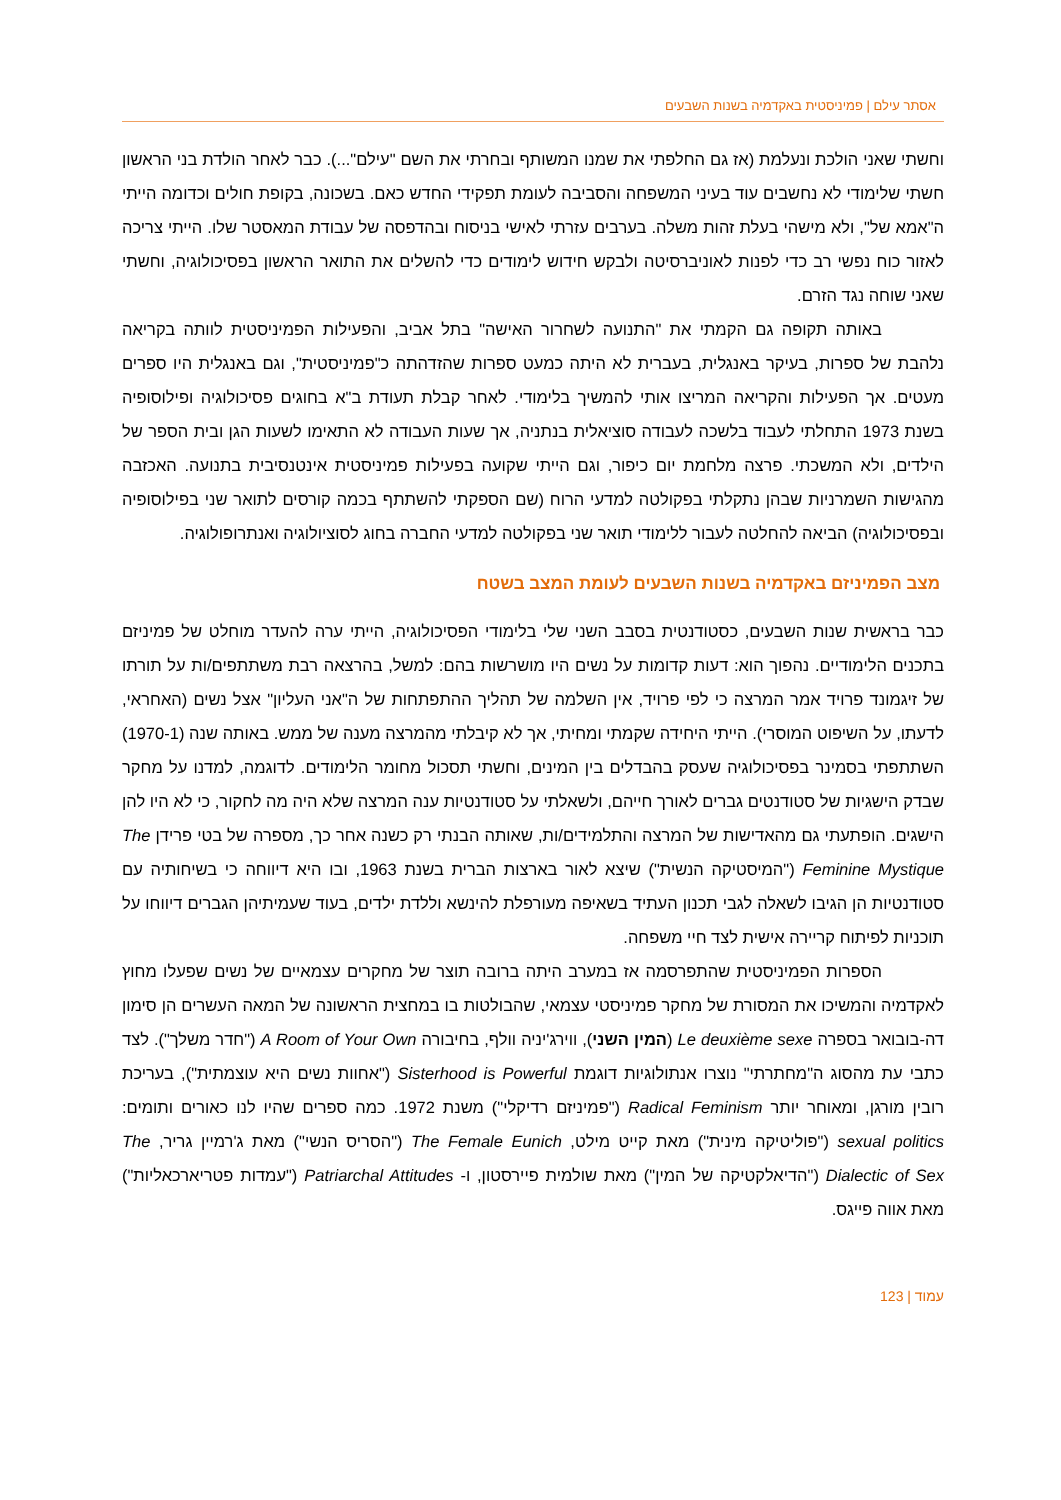אסתר עילם | פמיניסטית באקדמיה בשנות השבעים
וחשתי שאני הולכת ונעלמת (אז גם החלפתי את שמנו המשותף ובחרתי את השם "עילם"...). כבר לאחר הולדת בני הראשון חשתי שלימודי לא נחשבים עוד בעיני המשפחה והסביבה לעומת תפקידי החדש כאם. בשכונה, בקופת חולים וכדומה הייתי ה"אמא של", ולא מישהי בעלת זהות משלה. בערבים עזרתי לאישי בניסוח ובהדפסה של עבודת המאסטר שלו. הייתי צריכה לאזור כוח נפשי רב כדי לפנות לאוניברסיטה ולבקש חידוש לימודים כדי להשלים את התואר הראשון בפסיכולוגיה, וחשתי שאני שוחה נגד הזרם.
באותה תקופה גם הקמתי את "התנועה לשחרור האישה" בתל אביב, והפעילות הפמיניסטית לוותה בקריאה נלהבת של ספרות, בעיקר באנגלית, בעברית לא היתה כמעט ספרות שהזדהתה כ"פמיניסטית", וגם באנגלית היו ספרים מעטים. אך הפעילות והקריאה המריצו אותי להמשיך בלימודי. לאחר קבלת תעודת ב"א בחוגים פסיכולוגיה ופילוסופיה בשנת 1973 התחלתי לעבוד בלשכה לעבודה סוציאלית בנתניה, אך שעות העבודה לא התאימו לשעות הגן ובית הספר של הילדים, ולא המשכתי. פרצה מלחמת יום כיפור, וגם הייתי שקועה בפעילות פמיניסטית אינטנסיבית בתנועה. האכזבה מהגישות השמרניות שבהן נתקלתי בפקולטה למדעי הרוח (שם הספקתי להשתתף בכמה קורסים לתואר שני בפילוסופיה ובפסיכולוגיה) הביאה להחלטה לעבור ללימודי תואר שני בפקולטה למדעי החברה בחוג לסוציולוגיה ואנתרופולוגיה.
מצב הפמיניזם באקדמיה בשנות השבעים לעומת המצב בשטח
כבר בראשית שנות השבעים, כסטודנטית בסבב השני שלי בלימודי הפסיכולוגיה, הייתי ערה להעדר מוחלט של פמיניזם בתכנים הלימודיים. נהפוך הוא: דעות קדומות על נשים היו מושרשות בהם: למשל, בהרצאה רבת משתתפים/ות על תורתו של זיגמונד פרויד אמר המרצה כי לפי פרויד, אין השלמה של תהליך ההתפתחות של ה"אני העליון" אצל נשים (האחראי, לדעתו, על השיפוט המוסרי). הייתי היחידה שקמתי ומחיתי, אך לא קיבלתי מהמרצה מענה של ממש. באותה שנה (1970-1) השתתפתי בסמינר בפסיכולוגיה שעסק בהבדלים בין המינים, וחשתי תסכול מחומר הלימודים. לדוגמה, למדנו על מחקר שבדק הישגיות של סטודנטים גברים לאורך חייהם, ולשאלתי על סטודנטיות ענה המרצה שלא היה מה לחקור, כי לא היו להן הישגים. הופתעתי גם מהאדישות של המרצה והתלמידים/ות, שאותה הבנתי רק כשנה אחר כך, מספרה של בטי פרידן The Feminine Mystique ("המיסטיקה הנשית") שיצא לאור בארצות הברית בשנת 1963, ובו היא דיווחה כי בשיחותיה עם סטודנטיות הן הגיבו לשאלה לגבי תכנון העתיד בשאיפה מעורפלת להינשא וללדת ילדים, בעוד שעמיתיהן הגברים דיווחו על תוכניות לפיתוח קריירה אישית לצד חיי משפחה.
הספרות הפמיניסטית שהתפרסמה אז במערב היתה ברובה תוצר של מחקרים עצמאיים של נשים שפעלו מחוץ לאקדמיה והמשיכו את המסורת של מחקר פמיניסטי עצמאי, שהבולטות בו במחצית הראשונה של המאה העשרים הן סימון דה-בובואר בספרה Le deuxième sexe (המין השני), ווירג'יניה וולף, בחיבורה A Room of Your Own ("חדר משלך"). לצד כתבי עת מהסוג ה"מחתרתי" נוצרו אנתולוגיות דוגמת Sisterhood is Powerful ("אחוות נשים היא עוצמתית"), בעריכת רובין מורגן, ומאוחר יותר Radical Feminism ("פמיניזם רדיקלי") משנת 1972. כמה ספרים שהיו לנו כאורים ותומים: sexual politics ("פוליטיקה מינית") מאת קייט מילט, The Female Eunich ("הסריס הנשי") מאת ג'רמיין גריר, The Dialectic of Sex ("הדיאלקטיקה של המין") מאת שולמית פיירסטון, ו- Patriarchal Attitudes ("עמדות פטריארכאליות") מאת אווה פייגס.
עמוד | 123